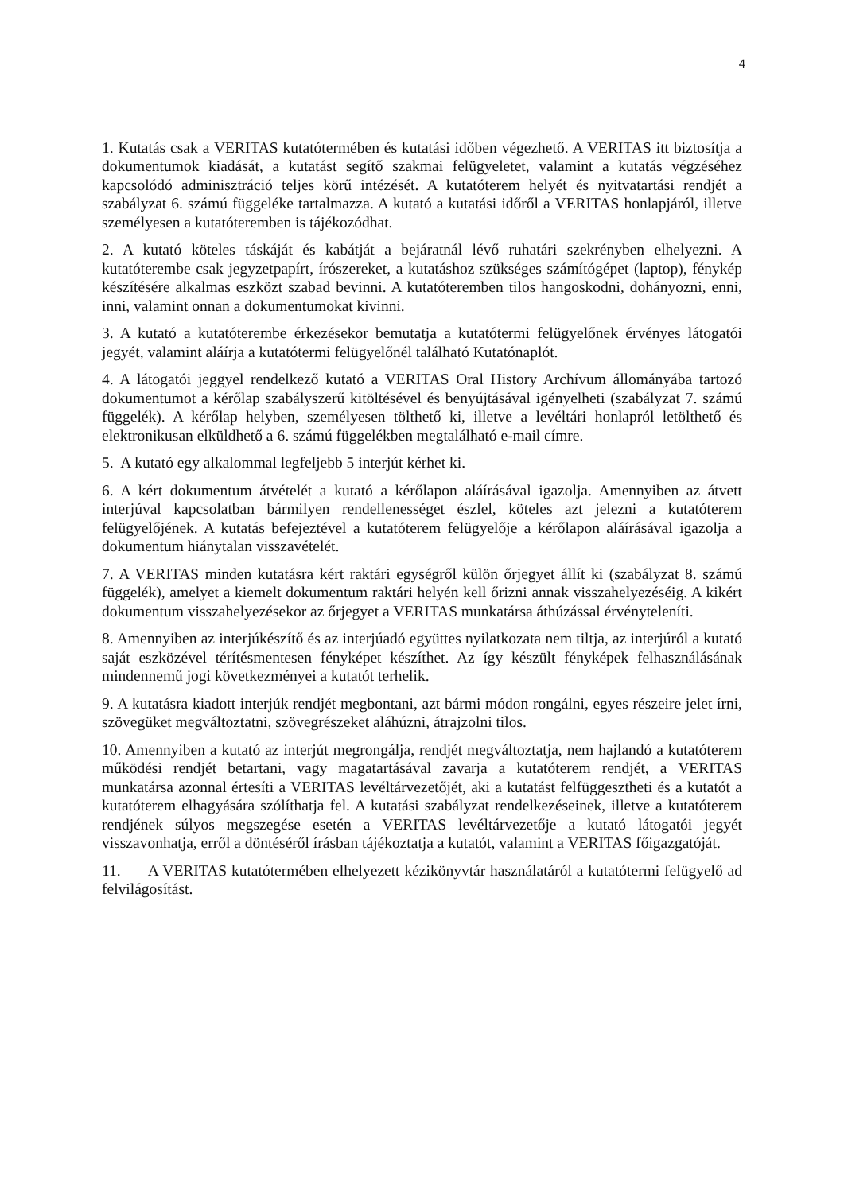4
1. Kutatás csak a VERITAS kutatótermében és kutatási időben végezhető. A VERITAS itt biztosítja a dokumentumok kiadását, a kutatást segítő szakmai felügyeletet, valamint a kutatás végzéséhez kapcsolódó adminisztráció teljes körű intézését. A kutatóterem helyét és nyitvatartási rendjét a szabályzat 6. számú függeléke tartalmazza. A kutató a kutatási időről a VERITAS honlapjáról, illetve személyesen a kutatóteremben is tájékozódhat.
2. A kutató köteles táskáját és kabátját a bejáratnál lévő ruhatári szekrényben elhelyezni. A kutatóterembe csak jegyzetpapírt, írószereket, a kutatáshoz szükséges számítógépet (laptop), fénykép készítésére alkalmas eszközt szabad bevinni. A kutatóteremben tilos hangoskodni, dohányozni, enni, inni, valamint onnan a dokumentumokat kivinni.
3. A kutató a kutatóterembe érkezésekor bemutatja a kutatótermi felügyelőnek érvényes látogatói jegyét, valamint aláírja a kutatótermi felügyelőnél található Kutatónaplót.
4. A látogatói jeggyel rendelkező kutató a VERITAS Oral History Archívum állományába tartozó dokumentumot a kérőlap szabályszerű kitöltésével és benyújtásával igényelheti (szabályzat 7. számú függelék). A kérőlap helyben, személyesen tölthető ki, illetve a levéltári honlapról letölthető és elektronikusan elküldhető a 6. számú függelékben megtalálható e-mail címre.
5. A kutató egy alkalommal legfeljebb 5 interjút kérhet ki.
6. A kért dokumentum átvételét a kutató a kérőlapon aláírásával igazolja. Amennyiben az átvett interjúval kapcsolatban bármilyen rendellenességet észlel, köteles azt jelezni a kutatóterem felügyelőjének. A kutatás befejeztével a kutatóterem felügyelője a kérőlapon aláírásával igazolja a dokumentum hiánytalan visszavételét.
7. A VERITAS minden kutatásra kért raktári egységről külön őrjegyet állít ki (szabályzat 8. számú függelék), amelyet a kiemelt dokumentum raktári helyén kell őrizni annak visszahelyezéséig. A kikért dokumentum visszahelyezésekor az őrjegyet a VERITAS munkatársa áthúzással érvényteleníti.
8. Amennyiben az interjúkészítő és az interjúadó együttes nyilatkozata nem tiltja, az interjúról a kutató saját eszközével térítésmentesen fényképet készíthet. Az így készült fényképek felhasználásának mindennemű jogi következményei a kutatót terhelik.
9. A kutatásra kiadott interjúk rendjét megbontani, azt bármi módon rongálni, egyes részeire jelet írni, szövegüket megváltoztatni, szövegrészeket aláhúzni, átrajzolni tilos.
10. Amennyiben a kutató az interjút megrongálja, rendjét megváltoztatja, nem hajlandó a kutatóterem működési rendjét betartani, vagy magatartásával zavarja a kutatóterem rendjét, a VERITAS munkatársa azonnal értesíti a VERITAS levéltárvezetőjét, aki a kutatást felfüggesztheti és a kutatót a kutatóterem elhagyására szólíthatja fel. A kutatási szabályzat rendelkezéseinek, illetve a kutatóterem rendjének súlyos megszegése esetén a VERITAS levéltárvezetője a kutató látogatói jegyét visszavonhatja, erről a döntéséről írásban tájékoztatja a kutatót, valamint a VERITAS főigazgatóját.
11. A VERITAS kutatótermében elhelyezett kézikönyvtár használatáról a kutatótermi felügyelő ad felvilágosítást.